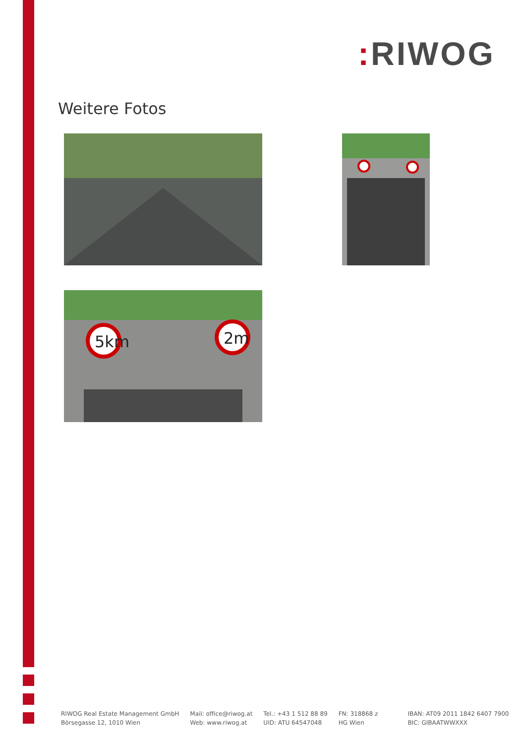: RIWOG
Weitere Fotos
5km
2m
RIWOG Real Estate Management GmbH
Börsegasse 12, 1010 Wien
Mail: office@riwog.at
Web: www.riwog.at
Tel.: +43 1 512 88 89
UID: ATU 64547048
FN: 318868 z
HG Wien
IBAN: AT09 2011 1842 6407 7900
BIC: GIBAATWWXXX